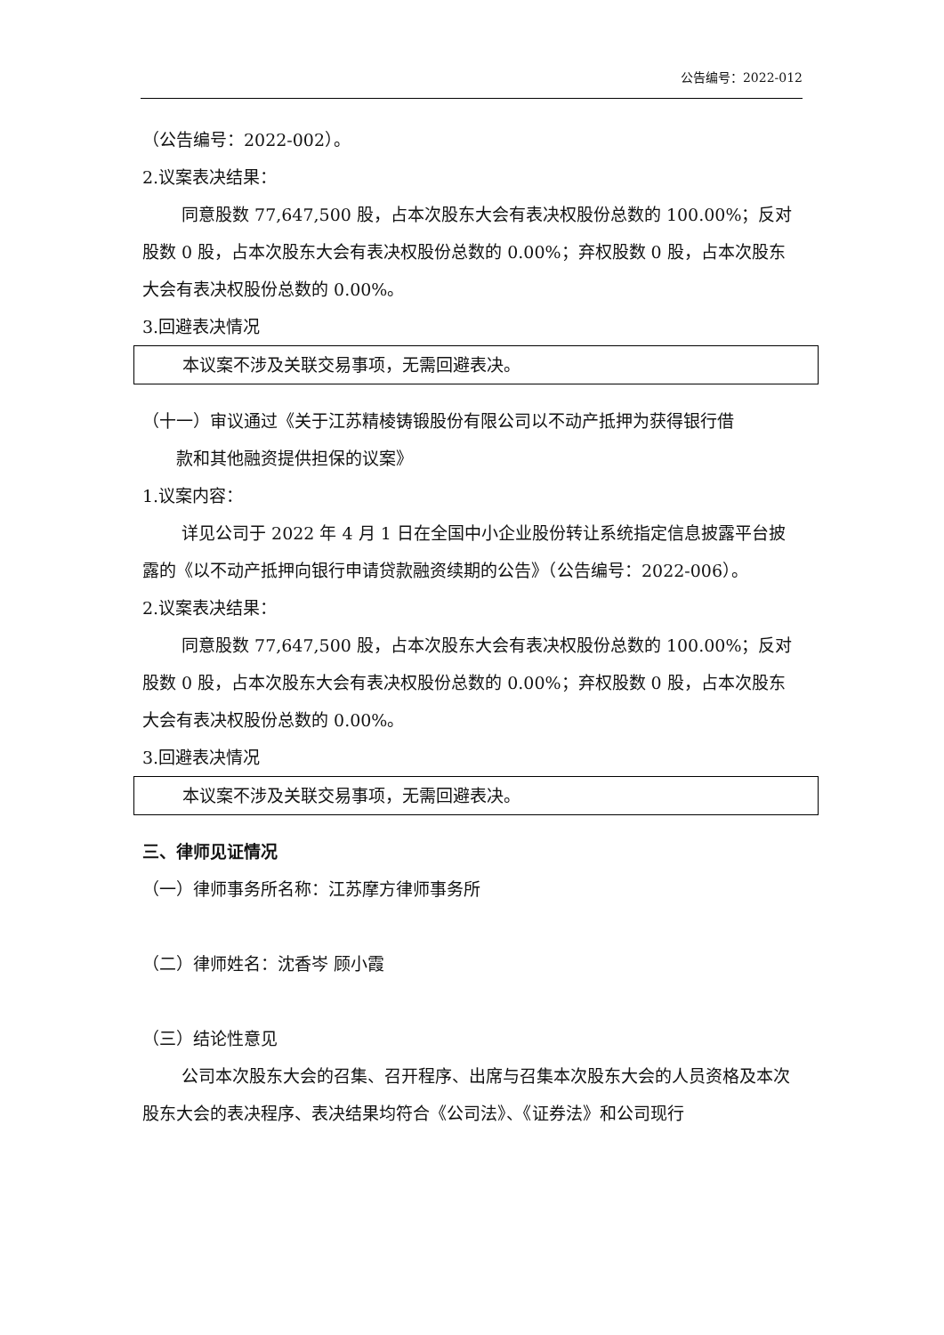公告编号：2022-012
（公告编号：2022-002）。
2.议案表决结果：
同意股数 77,647,500 股，占本次股东大会有表决权股份总数的 100.00%；反对股数 0 股，占本次股东大会有表决权股份总数的 0.00%；弃权股数 0 股，占本次股东大会有表决权股份总数的 0.00%。
3.回避表决情况
本议案不涉及关联交易事项，无需回避表决。
（十一）审议通过《关于江苏精棱铸锻股份有限公司以不动产抵押为获得银行借
款和其他融资提供担保的议案》
1.议案内容：
详见公司于 2022 年 4 月 1 日在全国中小企业股份转让系统指定信息披露平台披露的《以不动产抵押向银行申请贷款融资续期的公告》（公告编号：2022-006）。
2.议案表决结果：
同意股数 77,647,500 股，占本次股东大会有表决权股份总数的 100.00%；反对股数 0 股，占本次股东大会有表决权股份总数的 0.00%；弃权股数 0 股，占本次股东大会有表决权股份总数的 0.00%。
3.回避表决情况
本议案不涉及关联交易事项，无需回避表决。
三、律师见证情况
（一）律师事务所名称：江苏摩方律师事务所
（二）律师姓名：沈香岑 顾小霞
（三）结论性意见
公司本次股东大会的召集、召开程序、出席与召集本次股东大会的人员资格及本次股东大会的表决程序、表决结果均符合《公司法》、《证券法》和公司现行